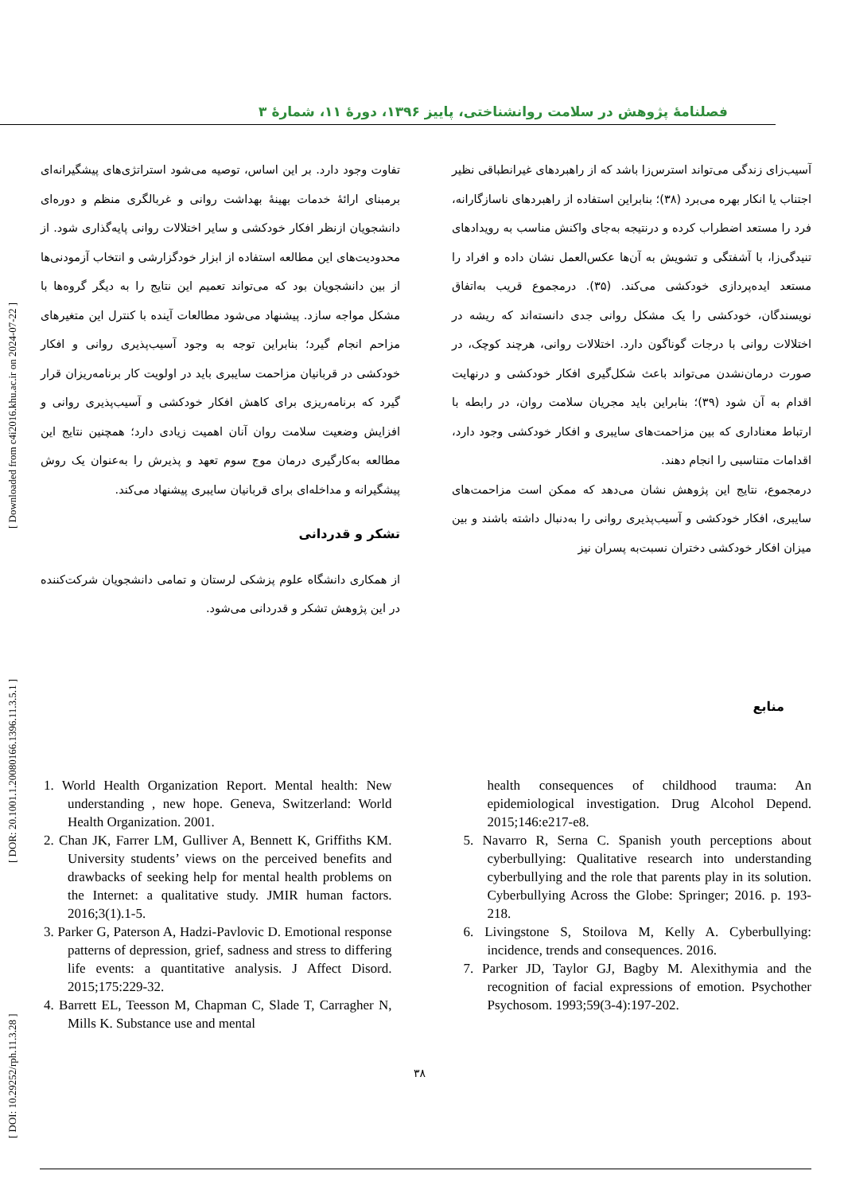[ DOI: 10.29252/rph.11.3.28 ] [ DOR: 20.1001.1.20080166.1396.11.3.5.1 ] [ Downloaded from c4i2016.khu.ac.ir on 2024-07-22 ]
فصلنامهٔ پژوهش در سلامت روانشناختی، پاییز ۱۳۹۶، دورهٔ ۱۱، شمارهٔ ۳
آسیب‌زای زندگی می‌تواند استرس‌زا باشد که از راهبردهای غیرانطباقی نظیر اجتناب یا انکار بهره می‌برد (۳۸)؛ بنابراین استفاده از راهبردهای ناسازگارانه، فرد را مستعد اضطراب کرده و درنتیجه به‌جای واکنش مناسب به رویدادهای تنیدگی‌زا، با آشفتگی و تشویش به آن‌ها عکس‌العمل نشان داده و افراد را مستعد ایده‌پردازی خودکشی می‌کند. (۳۵). درمجموع قریب به‌اتفاق نویسندگان، خودکشی را یک مشکل روانی جدی دانسته‌اند که ریشه در اختلالات روانی با درجات گوناگون دارد. اختلالات روانی، هرچند کوچک، در صورت درمان‌نشدن می‌تواند باعث شکل‌گیری افکار خودکشی و درنهایت اقدام به آن شود (۳۹)؛ بنابراین باید مجریان سلامت روان، در رابطه با ارتباط معناداری که بین مزاحمت‌های سایبری و افکار خودکشی وجود دارد، اقدامات متناسبی را انجام دهند.
درمجموع، نتایج این پژوهش نشان می‌دهد که ممکن است مزاحمت‌های سایبری، افکار خودکشی و آسیب‌پذیری روانی را به‌دنبال داشته باشند و بین میزان افکار خودکشی دختران نسبت‌به پسران نیز
تفاوت وجود دارد. بر این اساس، توصیه می‌شود استراتژی‌های پیشگیرانه‌ای برمبنای ارائهٔ خدمات بهینهٔ بهداشت روانی و غربالگری منظم و دوره‌ای دانشجویان ازنظر افکار خودکشی و سایر اختلالات روانی پایه‌گذاری شود. از محدودیت‌های این مطالعه استفاده از ابزار خودگزارشی و انتخاب آزمودنی‌ها از بین دانشجویان بود که می‌تواند تعمیم این نتایج را به دیگر گروه‌ها با مشکل مواجه سازد. پیشنهاد می‌شود مطالعات آینده با کنترل این متغیرهای مزاحم انجام گیرد؛ بنابراین توجه به وجود آسیب‌پذیری روانی و افکار خودکشی در قربانیان مزاحمت سایبری باید در اولویت کار برنامه‌ریزان قرار گیرد که برنامه‌ریزی برای کاهش افکار خودکشی و آسیب‌پذیری روانی و افزایش وضعیت سلامت روان آنان اهمیت زیادی دارد؛ همچنین نتایج این مطالعه به‌کارگیری درمان موج سوم تعهد و پذیرش را به‌عنوان یک روش پیشگیرانه و مداخله‌ای برای قربانیان سایبری پیشنهاد می‌کند.
تشکر و قدردانی
از همکاری دانشگاه علوم پزشکی لرستان و تمامی دانشجویان شرکت‌کننده در این پژوهش تشکر و قدردانی می‌شود.
منابع
1. World Health Organization Report. Mental health: New understanding , new hope. Geneva, Switzerland: World Health Organization. 2001.
2. Chan JK, Farrer LM, Gulliver A, Bennett K, Griffiths KM. University students’ views on the perceived benefits and drawbacks of seeking help for mental health problems on the Internet: a qualitative study. JMIR human factors. 2016;3(1).1-5.
3. Parker G, Paterson A, Hadzi-Pavlovic D. Emotional response patterns of depression, grief, sadness and stress to differing life events: a quantitative analysis. J Affect Disord. 2015;175:229-32.
4. Barrett EL, Teesson M, Chapman C, Slade T, Carragher N, Mills K. Substance use and mental
health consequences of childhood trauma: An epidemiological investigation. Drug Alcohol Depend. 2015;146:e217-e8.
5. Navarro R, Serna C. Spanish youth perceptions about cyberbullying: Qualitative research into understanding cyberbullying and the role that parents play in its solution. Cyberbullying Across the Globe: Springer; 2016. p. 193-218.
6. Livingstone S, Stoilova M, Kelly A. Cyberbullying: incidence, trends and consequences. 2016.
7. Parker JD, Taylor GJ, Bagby M. Alexithymia and the recognition of facial expressions of emotion. Psychother Psychosom. 1993;59(3-4):197-202.
۳۸